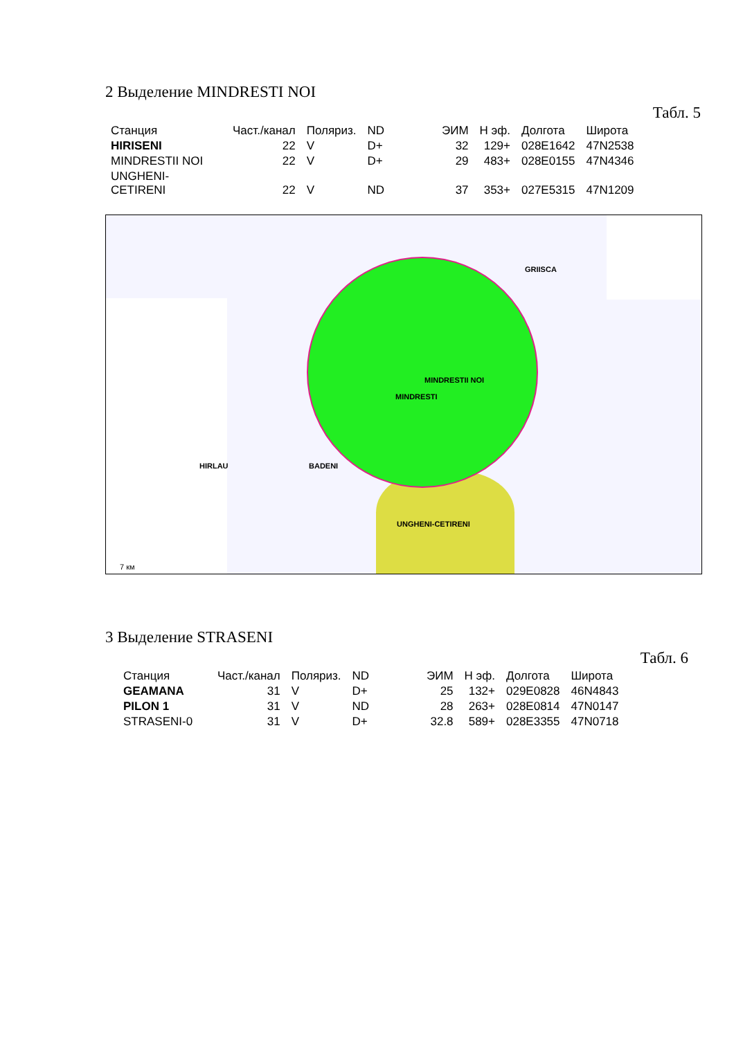2 Выделение MINDRESTI NOI
Табл. 5
| Станция | Част./канал | Поляриз. | ND | ЭИМ | Н эф. | Долгота | Широта |
| --- | --- | --- | --- | --- | --- | --- | --- |
| HIRISENI | 22 | V | D+ | 32 | 129+ | 028E1642 | 47N2538 |
| MINDRESTII NOI | 22 | V | D+ | 29 | 483+ | 028E0155 | 47N4346 |
| UNGHENI- CETIRENI | 22 | V | ND | 37 | 353+ | 027E5315 | 47N1209 |
GRIISCA
MINDRESTII NOI
MINDRESTI
HIRLAU BADENI
UNGHENI-CETIRENI
7 км
3 Выделение STRASENI
Табл. 6
| Станция | Част./канал | Поляриз. | ND | ЭИМ | Н эф. | Долгота | Широта |
| --- | --- | --- | --- | --- | --- | --- | --- |
| GEAMANA | 31 | V | D+ | 25 | 132+ | 029E0828 | 46N4843 |
| PILON 1 | 31 | V | ND | 28 | 263+ | 028E0814 | 47N0147 |
| STRASENI-0 | 31 | V | D+ | 32.8 | 589+ | 028E3355 | 47N0718 |